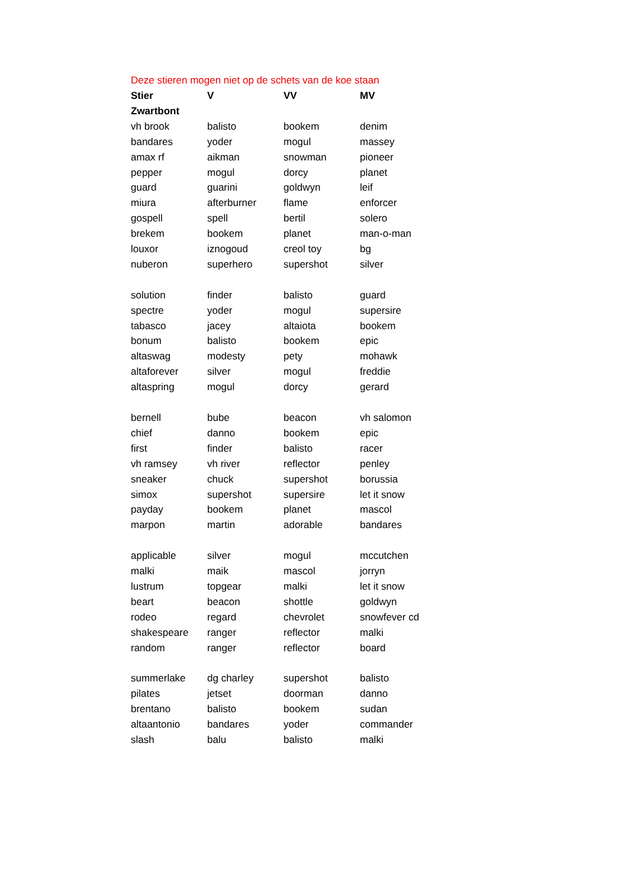Deze stieren mogen niet op de schets van de koe staan
| Stier | V | VV | MV |
| --- | --- | --- | --- |
| Zwartbont | | | |
| vh brook | balisto | bookem | denim |
| bandares | yoder | mogul | massey |
| amax rf | aikman | snowman | pioneer |
| pepper | mogul | dorcy | planet |
| guard | guarini | goldwyn | leif |
| miura | afterburner | flame | enforcer |
| gospell | spell | bertil | solero |
| brekem | bookem | planet | man-o-man |
| louxor | iznogoud | creol toy | bg |
| nuberon | superhero | supershot | silver |
| solution | finder | balisto | guard |
| spectre | yoder | mogul | supersire |
| tabasco | jacey | altaiota | bookem |
| bonum | balisto | bookem | epic |
| altaswag | modesty | pety | mohawk |
| altaforever | silver | mogul | freddie |
| altaspring | mogul | dorcy | gerard |
| bernell | bube | beacon | vh salomon |
| chief | danno | bookem | epic |
| first | finder | balisto | racer |
| vh ramsey | vh river | reflector | penley |
| sneaker | chuck | supershot | borussia |
| simox | supershot | supersire | let it snow |
| payday | bookem | planet | mascol |
| marpon | martin | adorable | bandares |
| applicable | silver | mogul | mccutchen |
| malki | maik | mascol | jorryn |
| lustrum | topgear | malki | let it snow |
| beart | beacon | shottle | goldwyn |
| rodeo | regard | chevrolet | snowfever cd |
| shakespeare | ranger | reflector | malki |
| random | ranger | reflector | board |
| summerlake | dg charley | supershot | balisto |
| pilates | jetset | doorman | danno |
| brentano | balisto | bookem | sudan |
| altaantonio | bandares | yoder | commander |
| slash | balu | balisto | malki |